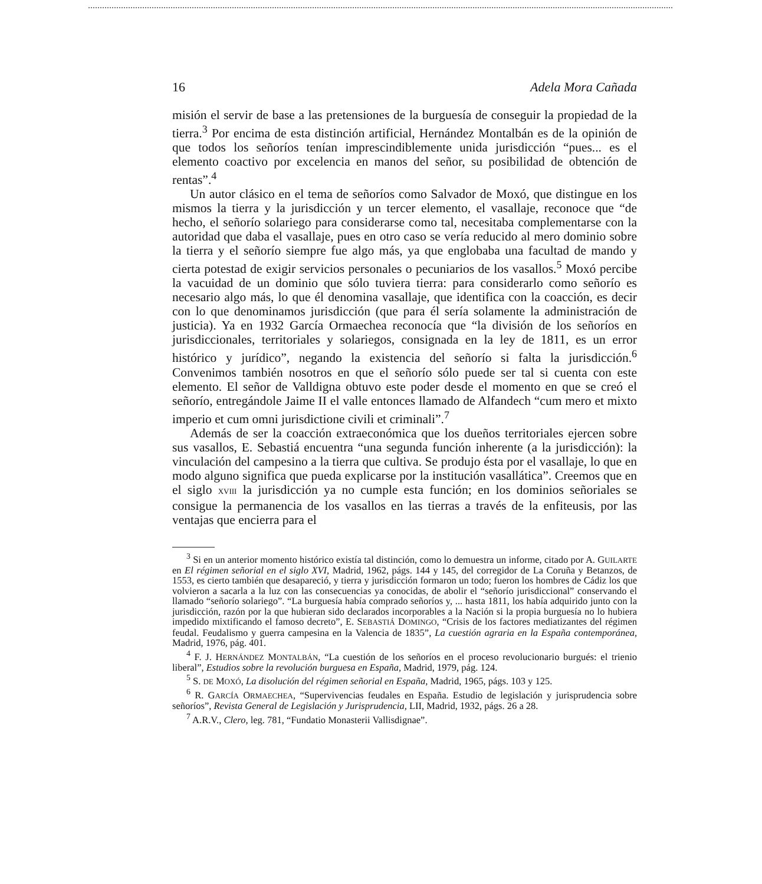16 Adela Mora Cañada
misión el servir de base a las pretensiones de la burguesía de conseguir la propiedad de la tierra.<sup>3</sup> Por encima de esta distinción artificial, Hernández Montalbán es de la opinión de que todos los señoríos tenían imprescindiblemente unida jurisdicción “pues... es el elemento coactivo por excelencia en manos del señor, su posibilidad de obtención de rentas”.<sup>4</sup>
Un autor clásico en el tema de señoríos como Salvador de Moxó, que distingue en los mismos la tierra y la jurisdicción y un tercer elemento, el vasallaje, reconoce que “de hecho, el señorío solariego para considerarse como tal, necesitaba complementarse con la autoridad que daba el vasallaje, pues en otro caso se vería reducido al mero dominio sobre la tierra y el señorío siempre fue algo más, ya que englobaba una facultad de mando y cierta potestad de exigir servicios personales o pecuniarios de los vasallos.<sup>5</sup> Moxó percibe la vacuidad de un dominio que sólo tuviera tierra: para considerarlo como señorío es necesario algo más, lo que él denomina vasallaje, que identifica con la coacción, es decir con lo que denominamos jurisdicción (que para él sería solamente la administración de justicia). Ya en 1932 García Ormaechea reconocía que “la división de los señoríos en jurisdiccionales, territoriales y solariegos, consignada en la ley de 1811, es un error histórico y jurídico”, negando la existencia del señorío si falta la jurisdicción.<sup>6</sup> Convenimos también nosotros en que el señorío sólo puede ser tal si cuenta con este elemento. El señor de Valldigna obtuvo este poder desde el momento en que se creó el señorío, entregándole Jaime II el valle entonces llamado de Alfandech “cum mero et mixto imperio et cum omni jurisdictione civili et criminali”.<sup>7</sup>
Además de ser la coacción extraeconómica que los dueños territoriales ejercen sobre sus vasallos, E. Sebastiá encuentra “una segunda función inherente (a la jurisdicción): la vinculación del campesino a la tierra que cultiva. Se produjo ésta por el vasallaje, lo que en modo alguno significa que pueda explicarse por la institución vasallática”. Creemos que en el siglo XVIII la jurisdicción ya no cumple esta función; en los dominios señoriales se consigue la permanencia de los vasallos en las tierras a través de la enfiteusis, por las ventajas que encierra para el
<sup>3</sup> Si en un anterior momento histórico existía tal distinción, como lo demuestra un informe, citado por A. GUILARTE en El régimen señorial en el siglo XVI, Madrid, 1962, págs. 144 y 145, del corregidor de La Coruña y Betanzos, de 1553, es cierto también que desapareció, y tierra y jurisdicción formaron un todo; fueron los hombres de Cádiz los que volvieron a sacarla a la luz con las consecuencias ya conocidas, de abolir el “señorío jurisdiccional” conservando el llamado “señorío solariego”. “La burguesía había comprado señoríos y, ... hasta 1811, los había adquirido junto con la jurisdicción, razón por la que hubieran sido declarados incorporables a la Nación si la propia burguesía no lo hubiera impedido mixtificando el famoso decreto”, E. SEBASTIÁ DOMINGO, “Crisis de los factores mediatizantes del régimen feudal. Feudalismo y guerra campesina en la Valencia de 1835”, La cuestión agraria en la España contemporánea, Madrid, 1976, pág. 401.
<sup>4</sup> F. J. HERNÁNDEZ MONTALBÁN, “La cuestión de los señoríos en el proceso revolucionario burgués: el trienio liberal”, Estudios sobre la revolución burguesa en España, Madrid, 1979, pág. 124.
<sup>5</sup> S. DE MOXÓ, La disolución del régimen señorial en España, Madrid, 1965, págs. 103 y 125.
<sup>6</sup> R. GARCÍA ORMAECHEA, “Supervivencias feudales en España. Estudio de legislación y jurisprudencia sobre señoríos”, Revista General de Legislación y Jurisprudencia, LII, Madrid, 1932, págs. 26 a 28.
<sup>7</sup> A.R.V., Clero, leg. 781, “Fundatio Monasterii Vallisdignae”.